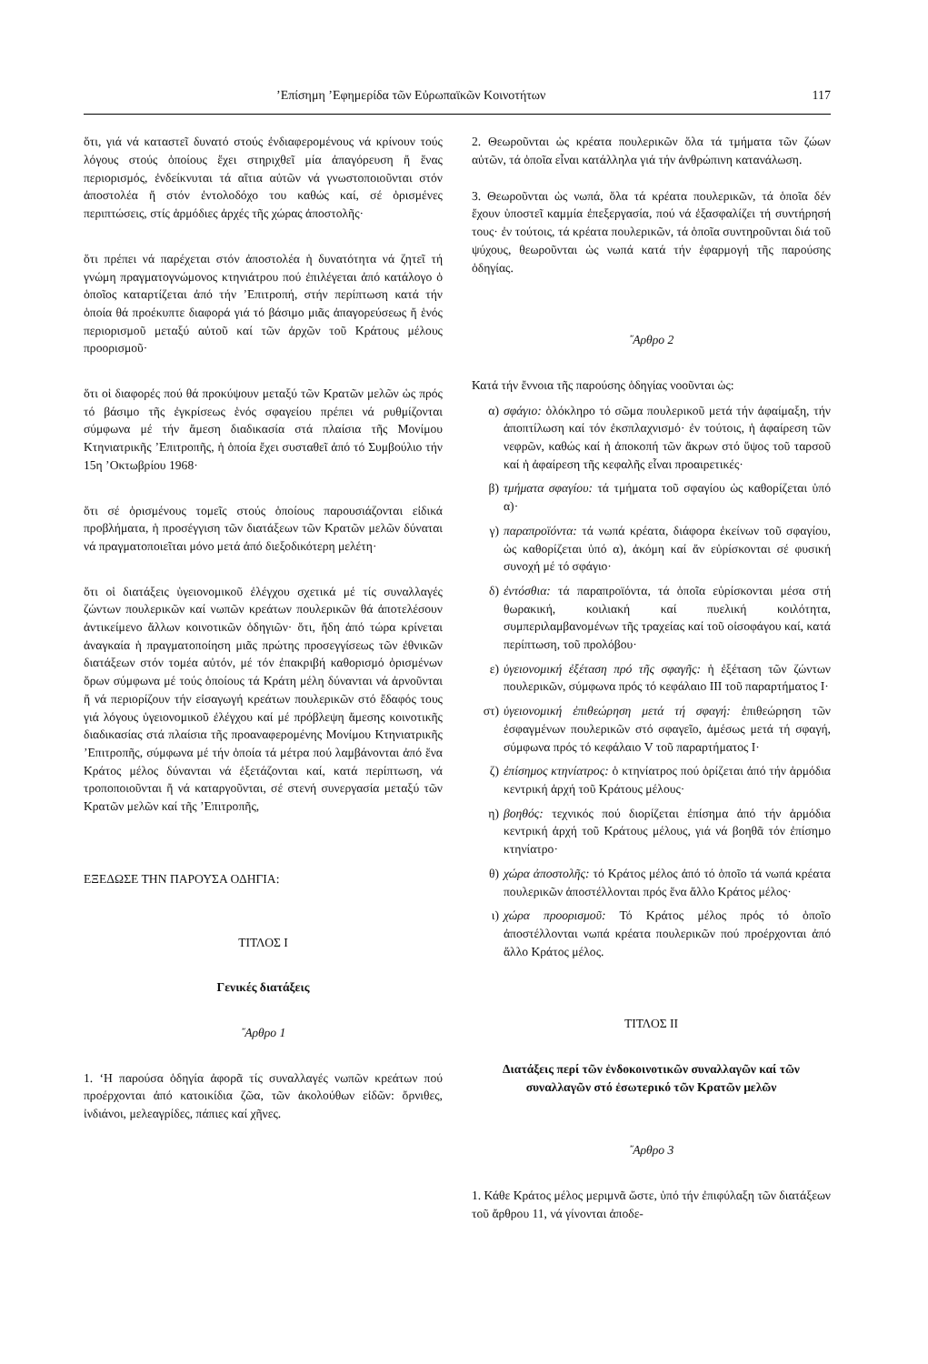’Επίσημη ’Εφημερίδα τῶν Εὐρωπαϊκῶν Κοινοτήτων 117
ὅτι, γιά νά καταστεῖ δυνατό στούς ἐνδιαφερομένους νά κρίνουν τούς λόγους στούς ὁποίους ἔχει στηριχθεῖ μία ἀπαγόρευση ἤ ἕνας περιορισμός, ἐνδείκνυται τά αἴτια αὐτῶν νά γνωστοποιοῦνται στόν ἀποστολέα ἤ στόν ἐντολοδόχο του καθώς καί, σέ ὁρισμένες περιπτώσεις, στίς ἁρμόδιες ἀρχές τῆς χώρας ἀποστολῆς·
ὅτι πρέπει νά παρέχεται στόν ἀποστολέα ἡ δυνατότητα νά ζητεῖ τή γνώμη πραγματογνώμονος κτηνιάτρου πού ἐπιλέγεται ἀπό κατάλογο ὁ ὁποῖος καταρτίζεται ἀπό τήν ’Επιτροπή, στήν περίπτωση κατά τήν ὁποία θά προέκυπτε διαφορά γιά τό βάσιμο μιᾶς ἀπαγορεύσεως ἤ ἑνός περιορισμοῦ μεταξύ αὐτοῦ καί τῶν ἀρχῶν τοῦ Κράτους μέλους προορισμοῦ·
ὅτι οἱ διαφορές πού θά προκύψουν μεταξύ τῶν Κρατῶν μελῶν ὡς πρός τό βάσιμο τῆς ἐγκρίσεως ἑνός σφαγείου πρέπει νά ρυθμίζονται σύμφωνα μέ τήν ἄμεση διαδικασία στά πλαίσια τῆς Μονίμου Κτηνιατρικῆς ’Επιτροπῆς, ἡ ὁποία ἔχει συσταθεῖ ἀπό τό Συμβούλιο τήν 15η ’Οκτωβρίου 1968·
ὅτι σέ ὁρισμένους τομεῖς στούς ὁποίους παρουσιάζονται εἰδικά προβλήματα, ἡ προσέγγιση τῶν διατάξεων τῶν Κρατῶν μελῶν δύναται νά πραγματοποιεῖται μόνο μετά ἀπό διεξοδικότερη μελέτη·
ὅτι οἱ διατάξεις ὑγειονομικοῦ ἐλέγχου σχετικά μέ τίς συναλλαγές ζώντων πουλερικῶν καί νωπῶν κρεάτων πουλερικῶν θά ἀποτελέσουν ἀντικείμενο ἄλλων κοινοτικῶν ὁδηγιῶν· ὅτι, ἤδη ἀπό τώρα κρίνεται ἀναγκαία ἡ πραγματοποίηση μιᾶς πρώτης προσεγγίσεως τῶν ἐθνικῶν διατάξεων στόν τομέα αὐτόν, μέ τόν ἐπακριβή καθορισμό ὁρισμένων ὅρων σύμφωνα μέ τούς ὁποίους τά Κράτη μέλη δύνανται νά ἀρνοῦνται ἤ νά περιορίζουν τήν εἰσαγωγή κρεάτων πουλερικῶν στό ἔδαφός τους γιά λόγους ὑγειονομικοῦ ἐλέγχου καί μέ πρόβλεψη ἄμεσης κοινοτικῆς διαδικασίας στά πλαίσια τῆς προαναφερομένης Μονίμου Κτηνιατρικῆς ’Επιτροπῆς, σύμφωνα μέ τήν ὁποία τά μέτρα πού λαμβάνονται ἀπό ἕνα Κράτος μέλος δύνανται νά ἐξετάζονται καί, κατά περίπτωση, νά τροποποιοῦνται ἤ νά καταργοῦνται, σέ στενή συνεργασία μεταξύ τῶν Κρατῶν μελῶν καί τῆς ’Επιτροπῆς,
ΕΞΕΔΩΣΕ ΤΗΝ ΠΑΡΟΥΣΑ ΟΔΗΓΙΑ:
ΤΙΤΛΟΣ I
Γενικές διατάξεις
῎Αρθρο 1
1. ‘Η παρούσα ὁδηγία ἀφορᾶ τίς συναλλαγές νωπῶν κρεάτων πού προέρχονται ἀπό κατοικίδια ζῶα, τῶν ἀκολούθων εἰδῶν: ὄρνιθες, ἰνδιάνοι, μελεαγρίδες, πάπιες καί χῆνες.
2. Θεωροῦνται ὡς κρέατα πουλερικῶν ὅλα τά τμήματα τῶν ζώων αὐτῶν, τά ὁποῖα εἶναι κατάλληλα γιά τήν ἀνθρώπινη κατανάλωση.
3. Θεωροῦνται ὡς νωπά, ὅλα τά κρέατα πουλερικῶν, τά ὁποῖα δέν ἔχουν ὑποστεῖ καμμία ἐπεξεργασία, πού νά ἐξασφαλίζει τή συντήρησή τους· ἐν τούτοις, τά κρέατα πουλερικῶν, τά ὁποῖα συντηροῦνται διά τοῦ ψύχους, θεωροῦνται ὡς νωπά κατά τήν ἐφαρμογή τῆς παρούσης ὁδηγίας.
῎Αρθρο 2
Κατά τήν ἔννοια τῆς παρούσης ὁδηγίας νοοῦνται ὡς:
α) σφάγιο: ὁλόκληρο τό σῶμα πουλερικοῦ μετά τήν ἀφαίμαξη, τήν ἀποπτίλωση καί τόν ἐκσπλαχνισμό· ἐν τούτοις, ἡ ἀφαίρεση τῶν νεφρῶν, καθώς καί ἡ ἀποκοπή τῶν ἄκρων στό ὕψος τοῦ ταρσοῦ καί ἡ ἀφαίρεση τῆς κεφαλῆς εἶναι προαιρετικές·
β) τμήματα σφαγίου: τά τμήματα τοῦ σφαγίου ὡς καθορίζεται ὑπό α)·
γ) παραπροϊόντα: τά νωπά κρέατα, διάφορα ἐκείνων τοῦ σφαγίου, ὡς καθορίζεται ὑπό α), ἀκόμη καί ἄν εὑρίσκονται σέ φυσική συνοχή μέ τό σφάγιο·
δ) ἐντόσθια: τά παραπροϊόντα, τά ὁποῖα εὑρίσκονται μέσα στή θωρακική, κοιλιακή καί πυελική κοιλότητα, συμπεριλαμβανομένων τῆς τραχείας καί τοῦ οἰσοφάγου καί, κατά περίπτωση, τοῦ προλόβου·
ε) ὑγειονομική ἐξέταση πρό τῆς σφαγῆς: ἡ ἐξέταση τῶν ζώντων πουλερικῶν, σύμφωνα πρός τό κεφάλαιο III τοῦ παραρτήματος I·
στ) ὑγειονομική ἐπιθεώρηση μετά τή σφαγή: ἐπιθεώρηση τῶν ἐσφαγμένων πουλερικῶν στό σφαγεῖο, ἀμέσως μετά τή σφαγή, σύμφωνα πρός τό κεφάλαιο V τοῦ παραρτήματος I·
ζ) ἐπίσημος κτηνίατρος: ὁ κτηνίατρος πού ὁρίζεται ἀπό τήν ἁρμόδια κεντρική ἀρχή τοῦ Κράτους μέλους·
η) βοηθός: τεχνικός πού διορίζεται ἐπίσημα ἀπό τήν ἁρμόδια κεντρική ἀρχή τοῦ Κράτους μέλους, γιά νά βοηθᾶ τόν ἐπίσημο κτηνίατρο·
θ) χώρα ἀποστολῆς: τό Κράτος μέλος ἀπό τό ὁποῖο τά νωπά κρέατα πουλερικῶν ἀποστέλλονται πρός ἕνα ἄλλο Κράτος μέλος·
ι) χώρα προορισμοῦ: Τό Κράτος μέλος πρός τό ὁποῖο ἀποστέλλονται νωπά κρέατα πουλερικῶν πού προέρχονται ἀπό ἄλλο Κράτος μέλος.
ΤΙΤΛΟΣ II
Διατάξεις περί τῶν ἐνδοκοινοτικῶν συναλλαγῶν καί τῶν συναλλαγῶν στό ἐσωτερικό τῶν Κρατῶν μελῶν
῎Αρθρο 3
1. Κάθε Κράτος μέλος μεριμνᾶ ὥστε, ὑπό τήν ἐπιφύλαξη τῶν διατάξεων τοῦ ἄρθρου 11, νά γίνονται ἀποδε-